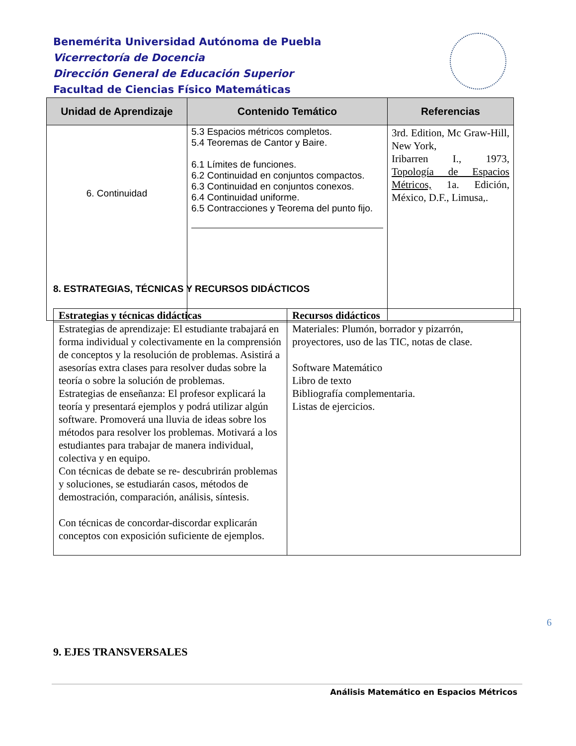Benemérita Universidad Autónoma de Puebla
Vicerrectoría de Docencia
Dirección General de Educación Superior
Facultad de Ciencias Físico Matemáticas
| Unidad de Aprendizaje | Contenido Temático | Referencias |
| --- | --- | --- |
| 6. Continuidad | 5.3 Espacios métricos completos. 5.4 Teoremas de Cantor y Baire. 6.1 Límites de funciones. 6.2 Continuidad en conjuntos compactos. 6.3 Continuidad en conjuntos conexos. 6.4 Continuidad uniforme. 6.5 Contracciones y Teorema del punto fijo. | 3rd. Edition, Mc Graw-Hill, New York, Iribarren I., 1973, Topología de Espacios Métricos, 1a. Edición, México, D.F., Limusa,. |
8. ESTRATEGIAS, TÉCNICAS Y RECURSOS DIDÁCTICOS
| Estrategias y técnicas didácticas | Recursos didácticos |
| --- | --- |
| Estrategias de aprendizaje: El estudiante trabajará en forma individual y colectivamente en la comprensión de conceptos y la resolución de problemas. Asistirá a asesorías extra clases para resolver dudas sobre la teoría o sobre la solución de problemas. Estrategias de enseñanza: El profesor explicará la teoría y presentará ejemplos y podrá utilizar algún software. Promoverá una lluvia de ideas sobre los métodos para resolver los problemas. Motivará a los estudiantes para trabajar de manera individual, colectiva y en equipo. Con técnicas de debate se re- descubrirán problemas y soluciones, se estudiarán casos, métodos de demostración, comparación, análisis, síntesis. Con técnicas de concordar-discordar explicarán conceptos con exposición suficiente de ejemplos. | Materiales: Plumón, borrador y pizarrón, proyectores, uso de las TIC, notas de clase. Software Matemático Libro de texto Bibliografía complementaria. Listas de ejercicios. |
6
9. EJES TRANSVERSALES
Análisis Matemático en Espacios Métricos